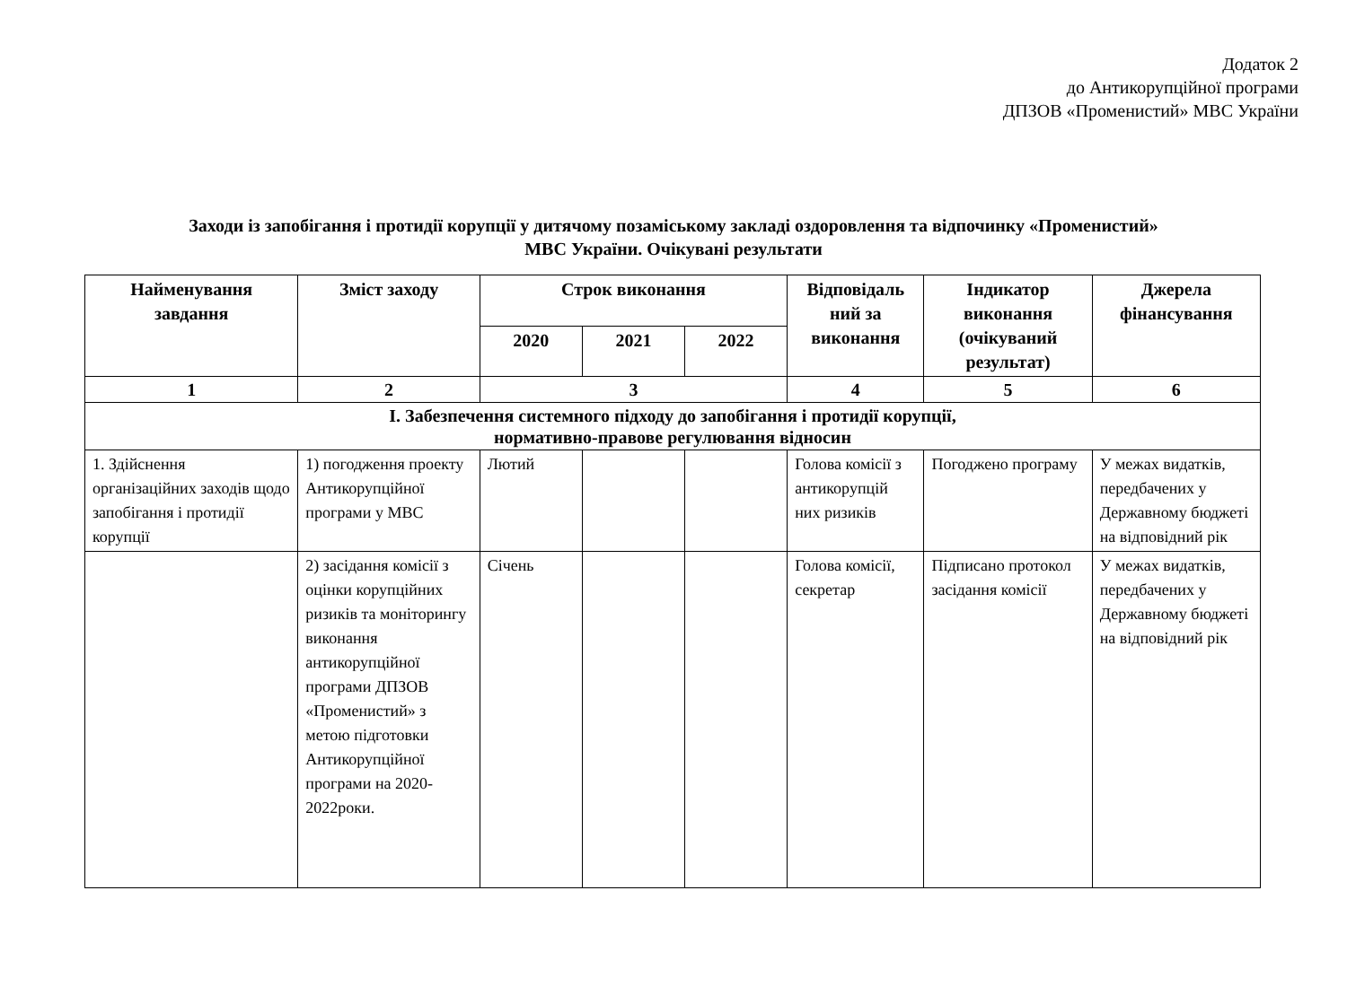Додаток 2
до Антикорупційної програми
ДПЗОВ «Променистий» МВС України
Заходи із запобігання і протидії корупції у дитячому позаміському закладі оздоровлення та відпочинку «Променистий»
МВС України. Очікувані результати
| Найменування завдання | Зміст заходу | Строк виконання | | | Відповідаль ний за виконання | Індикатор виконання (очікуваний результат) | Джерела фінансування |
| --- | --- | --- | --- | --- | --- | --- | --- |
| | | 2020 | 2021 | 2022 | | | |
| 1 | 2 | 3 | | | 4 | 5 | 6 |
| I. Забезпечення системного підходу до запобігання і протидії корупції, нормативно-правове регулювання відносин | | | | | | | |
| 1. Здійснення організаційних заходів щодо запобігання і протидії корупції | 1) погодження проекту Антикорупційної програми у МВС | Лютий | | | Голова комісії з антикорупцій них ризиків | Погоджено програму | У межах видатків, передбачених у Державному бюджеті на відповідний рік |
| | 2) засідання комісії з оцінки корупційних ризиків та моніторингу виконання антикорупційної програми ДПЗОВ «Променистий» з метою підготовки Антикорупційної програми на 2020-2022роки. | Січень | | | Голова комісії, секретар | Підписано протокол засідання комісії | У межах видатків, передбачених у Державному бюджеті на відповідний рік |